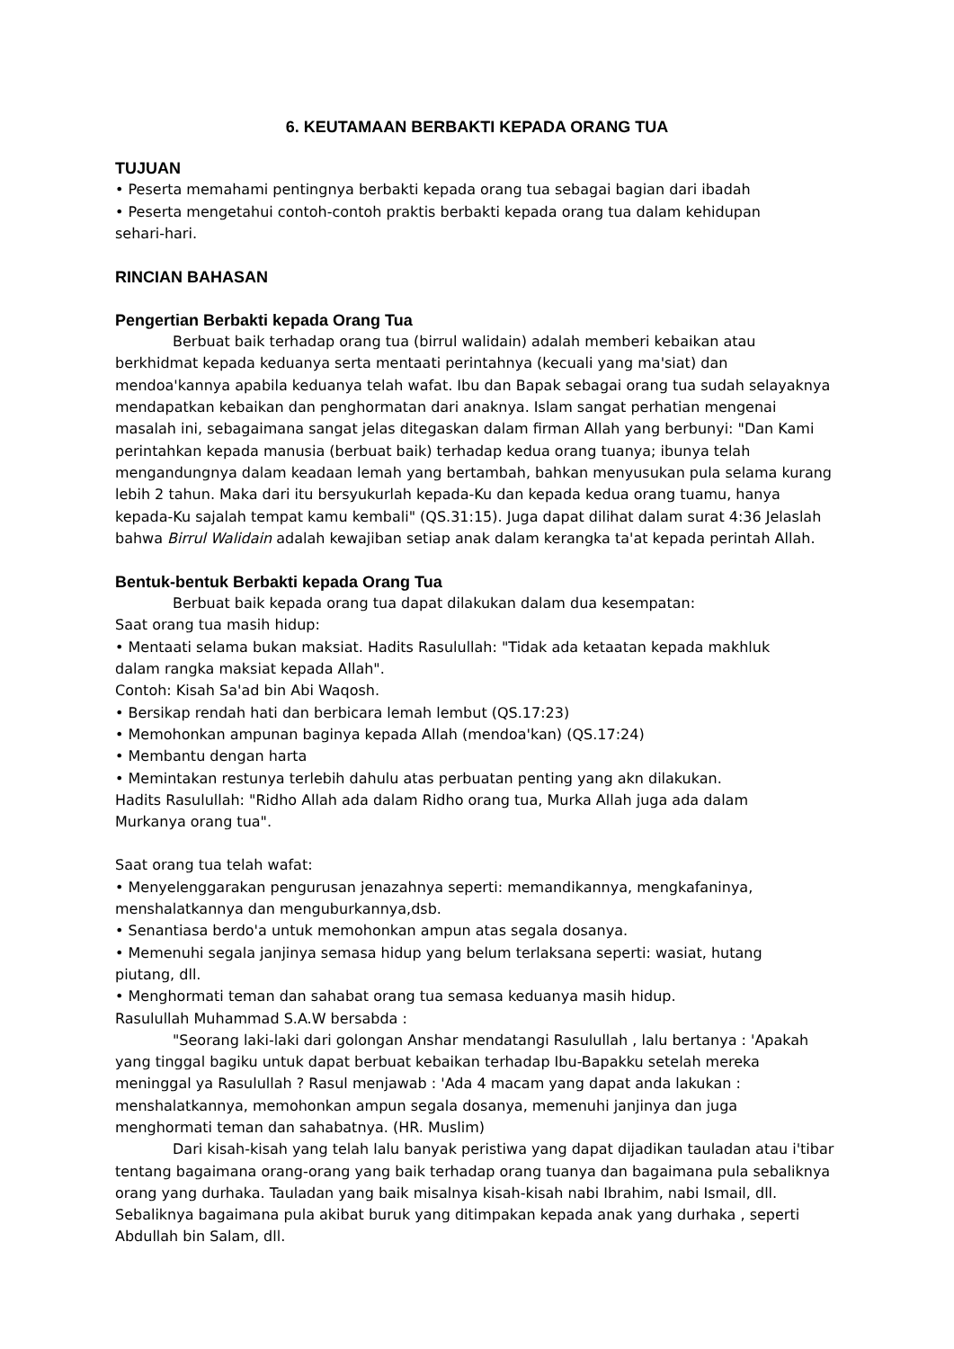6. KEUTAMAAN BERBAKTI KEPADA ORANG TUA
TUJUAN
• Peserta memahami pentingnya berbakti kepada orang tua sebagai bagian dari ibadah
• Peserta mengetahui contoh-contoh praktis berbakti kepada orang tua dalam kehidupan
sehari-hari.
RINCIAN BAHASAN
Pengertian Berbakti kepada Orang Tua
Berbuat baik terhadap orang tua (birrul walidain) adalah memberi kebaikan atau berkhidmat kepada keduanya serta mentaati perintahnya (kecuali yang ma'siat) dan mendoa'kannya apabila keduanya telah wafat. Ibu dan Bapak sebagai orang tua sudah selayaknya mendapatkan kebaikan dan penghormatan dari anaknya. Islam sangat perhatian mengenai masalah ini, sebagaimana sangat jelas ditegaskan dalam firman Allah yang berbunyi: "Dan Kami perintahkan kepada manusia (berbuat baik) terhadap kedua orang tuanya; ibunya telah mengandungnya dalam keadaan lemah yang bertambah, bahkan menyusukan pula selama kurang lebih 2 tahun. Maka dari itu bersyukurlah kepada-Ku dan kepada kedua orang tuamu, hanya kepada-Ku sajalah tempat kamu kembali" (QS.31:15). Juga dapat dilihat dalam surat 4:36 Jelaslah bahwa Birrul Walidain adalah kewajiban setiap anak dalam kerangka ta'at kepada perintah Allah.
Bentuk-bentuk Berbakti kepada Orang Tua
Berbuat baik kepada orang tua dapat dilakukan dalam dua kesempatan:
Saat orang tua masih hidup:
• Mentaati selama bukan maksiat. Hadits Rasulullah: "Tidak ada ketaatan kepada makhluk
dalam rangka maksiat kepada Allah".
Contoh: Kisah Sa'ad bin Abi Waqosh.
• Bersikap rendah hati dan berbicara lemah lembut (QS.17:23)
• Memohonkan ampunan baginya kepada Allah (mendoa'kan) (QS.17:24)
• Membantu dengan harta
• Memintakan restunya terlebih dahulu atas perbuatan penting yang akn dilakukan.
Hadits Rasulullah: "Ridho Allah ada dalam Ridho orang tua, Murka Allah juga ada dalam
Murkanya orang tua".
Saat orang tua telah wafat:
• Menyelenggarakan pengurusan jenazahnya seperti: memandikannya, mengkafaninya,
menshalatkannya dan menguburkannya,dsb.
• Senantiasa berdo'a untuk memohonkan ampun atas segala dosanya.
• Memenuhi segala janjinya semasa hidup yang belum terlaksana seperti: wasiat, hutang
piutang, dll.
• Menghormati teman dan sahabat orang tua semasa keduanya masih hidup.
Rasulullah Muhammad S.A.W bersabda :
"Seorang laki-laki dari golongan Anshar mendatangi Rasulullah , lalu bertanya : 'Apakah yang tinggal bagiku untuk dapat berbuat kebaikan terhadap Ibu-Bapakku setelah mereka meninggal ya Rasulullah ? Rasul menjawab : 'Ada 4 macam yang dapat anda lakukan : menshalatkannya, memohonkan ampun segala dosanya, memenuhi janjinya dan juga menghormati teman dan sahabatnya. (HR. Muslim)
Dari kisah-kisah yang telah lalu banyak peristiwa yang dapat dijadikan tauladan atau i'tibar tentang bagaimana orang-orang yang baik terhadap orang tuanya dan bagaimana pula sebaliknya orang yang durhaka. Tauladan yang baik misalnya kisah-kisah nabi Ibrahim, nabi Ismail, dll. Sebaliknya bagaimana pula akibat buruk yang ditimpakan kepada anak yang durhaka , seperti Abdullah bin Salam, dll.